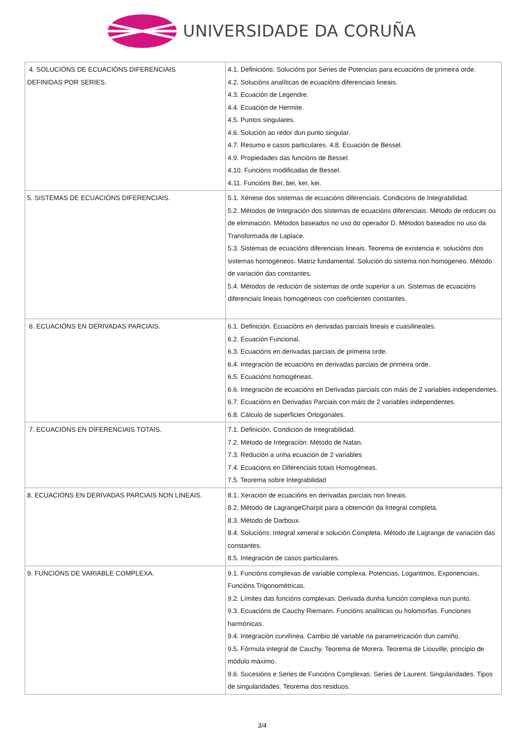UNIVERSIDADE DA CORUÑA
| 4. SOLUCIÓNS DE ECUACIÓNS DIFERENCIAIS DEFINIDAS POR SERIES. | 4.1. Definicións. Solucións por Series de Potencias para ecuacións de primeira orde. 4.2. Solucións analíticas de ecuacións diferenciais lineais. 4.3. Ecuación de Legendre. 4.4. Ecuación de Hermite. 4.5. Puntos singulares. 4.6. Solución ao redor dun punto singular. 4.7. Resumo e casos particulares. 4.8. Ecuación de Bessel. 4.9. Propiedades das funcións de Bessel. 4.10. Funcións modificadas de Bessel. 4.11. Funcións Ber, bei, ker, kei. |
| 5. SISTEMAS DE ECUACIÓNS DIFERENCIAIS. | 5.1. Xénese dos sistemas de ecuacións diferenciais. Condicións de Integrabilidad. 5.2. Métodos de Integración dos sistemas de ecuacións diferenciais. Método de reduces ou de eliminación. Métodos baseados no uso do operador D. Métodos baseados no uso da Transformada de Laplace. 5.3. Sistemas de ecuacións diferenciais lineais. Teorema de existencia e. solucións dos sistemas homogéneos. Matriz fundamental. Solución do sistema non homogeneo. Método de variación das constantes. 5.4. Métodos de redución de sistemas de orde superior a un. Sistemas de ecuacións diferenciais lineais homogéneos con coeficientes constantes. |
| 6. ECUACIÓNS EN DERIVADAS PARCIAIS. | 6.1. Definición. Ecuacións en derivadas parciais lineais e cuasilineales. 6.2. Ecuación Funcional. 6.3. Ecuacións en derivadas parciais de primeira orde. 6.4. Integración de ecuacións en derivadas parciais de primeira orde. 6.5. Ecuacións homogéneas. 6.6. Integración de ecuacións en Derivadas parciais con máis de 2 variables independentes. 6.7. Ecuacións en Derivadas Parciais con máis de 2 variables independentes. 6.8. Cálculo de superficies Ortogonales. |
| 7. ECUACIÓNS EN DIFERENCIAIS TOTAIS. | 7.1. Definición. Condición de Integrabilidad. 7.2. Método de Integración: Método de Natan. 7.3. Redución a unha ecuación de 2 variables 7.4. Ecuacións en Diferenciais totais Homogéneas. 7.5. Teorema sobre Integrabilidad |
| 8. ECUACIÓNS EN DERIVADAS PARCIAIS NON LINEAIS. | 8.1. Xeración de ecuacións en derivadas parciais non lineais. 8.2. Método de LagrangeCharpit para a obtención da Integral completa. 8.3. Método de Darboux. 8.4. Solucións: Integral xeneral e solución Completa. Método de Lagrange de variación das constantes. 8.5. Integración de casos particulares. |
| 9. FUNCIÓNS DE VARIABLE COMPLEXA. | 9.1. Funcións complexas de variable complexa. Potencias, Logaritmos, Exponenciais, Funcións Trigonométricas. 9.2. Límites das funcións complexas. Derivada dunha función complexa nun punto. 9.3. Ecuacións de Cauchy Riemann. Funcións analíticas ou holomorfas. Funciones harmónicas. 9.4. Integración curvilínea. Cambio de variable na parametrización dun camiño. 9.5. Fórmula integral de Cauchy. Teorema de Morera. Teorema de Liouville, principio de módulo máximo. 9.6. Sucesións e Series de Funcións Complexas. Series de Laurent. Singularidades. Tipos de singularidades. Teorema dos residuos. |
3/4